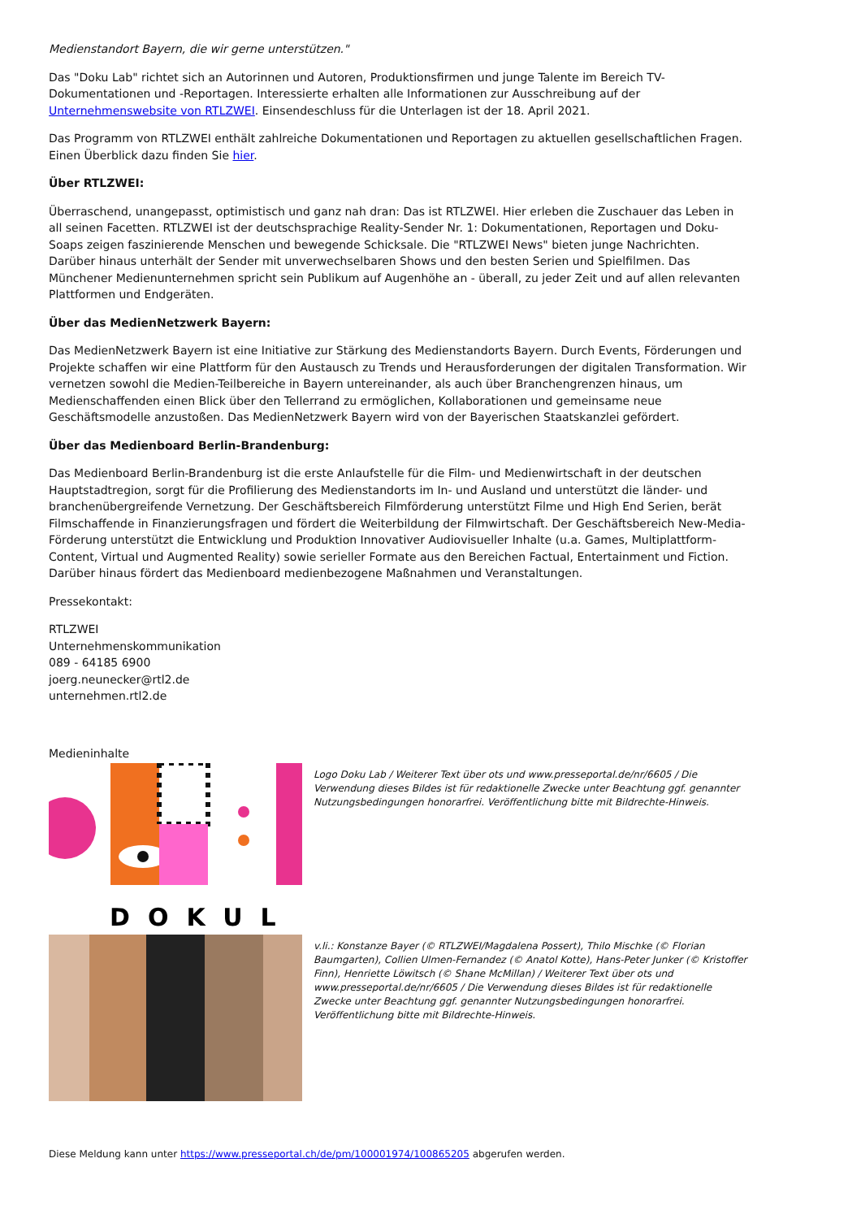Medienstandort Bayern, die wir gerne unterstützen."
Das "Doku Lab" richtet sich an Autorinnen und Autoren, Produktionsfirmen und junge Talente im Bereich TV-Dokumentationen und -Reportagen. Interessierte erhalten alle Informationen zur Ausschreibung auf der Unternehmenswebsite von RTLZWEI. Einsendeschluss für die Unterlagen ist der 18. April 2021.
Das Programm von RTLZWEI enthält zahlreiche Dokumentationen und Reportagen zu aktuellen gesellschaftlichen Fragen. Einen Überblick dazu finden Sie hier.
Über RTLZWEI:
Überraschend, unangepasst, optimistisch und ganz nah dran: Das ist RTLZWEI. Hier erleben die Zuschauer das Leben in all seinen Facetten. RTLZWEI ist der deutschsprachige Reality-Sender Nr. 1: Dokumentationen, Reportagen und Doku-Soaps zeigen faszinierende Menschen und bewegende Schicksale. Die "RTLZWEI News" bieten junge Nachrichten. Darüber hinaus unterhält der Sender mit unverwechselbaren Shows und den besten Serien und Spielfilmen. Das Münchener Medienunternehmen spricht sein Publikum auf Augenhöhe an - überall, zu jeder Zeit und auf allen relevanten Plattformen und Endgeräten.
Über das MedienNetzwerk Bayern:
Das MedienNetzwerk Bayern ist eine Initiative zur Stärkung des Medienstandorts Bayern. Durch Events, Förderungen und Projekte schaffen wir eine Plattform für den Austausch zu Trends und Herausforderungen der digitalen Transformation. Wir vernetzen sowohl die Medien-Teilbereiche in Bayern untereinander, als auch über Branchengrenzen hinaus, um Medienschaffenden einen Blick über den Tellerrand zu ermöglichen, Kollaborationen und gemeinsame neue Geschäftsmodelle anzustoßen. Das MedienNetzwerk Bayern wird von der Bayerischen Staatskanzlei gefördert.
Über das Medienboard Berlin-Brandenburg:
Das Medienboard Berlin-Brandenburg ist die erste Anlaufstelle für die Film- und Medienwirtschaft in der deutschen Hauptstadtregion, sorgt für die Profilierung des Medienstandorts im In- und Ausland und unterstützt die länder- und branchenübergreifende Vernetzung. Der Geschäftsbereich Filmförderung unterstützt Filme und High End Serien, berät Filmschaffende in Finanzierungsfragen und fördert die Weiterbildung der Filmwirtschaft. Der Geschäftsbereich New-Media-Förderung unterstützt die Entwicklung und Produktion Innovativer Audiovisueller Inhalte (u.a. Games, Multiplattform-Content, Virtual und Augmented Reality) sowie serieller Formate aus den Bereichen Factual, Entertainment und Fiction. Darüber hinaus fördert das Medienboard medienbezogene Maßnahmen und Veranstaltungen.
Pressekontakt:
RTLZWEI
Unternehmenskommunikation
089 - 64185 6900
joerg.neunecker@rtl2.de
unternehmen.rtl2.de
Medieninhalte
DOKUL
Logo Doku Lab / Weiterer Text über ots und www.presseportal.de/nr/6605 / Die Verwendung dieses Bildes ist für redaktionelle Zwecke unter Beachtung ggf. genannter Nutzungsbedingungen honorarfrei. Veröffentlichung bitte mit Bildrechte-Hinweis.
v.li.: Konstanze Bayer (© RTLZWEI/Magdalena Possert), Thilo Mischke (© Florian Baumgarten), Collien Ulmen-Fernandez (© Anatol Kotte), Hans-Peter Junker (© Kristoffer Finn), Henriette Löwitsch (© Shane McMillan) / Weiterer Text über ots und www.presseportal.de/nr/6605 / Die Verwendung dieses Bildes ist für redaktionelle Zwecke unter Beachtung ggf. genannter Nutzungsbedingungen honorarfrei. Veröffentlichung bitte mit Bildrechte-Hinweis.
Diese Meldung kann unter https://www.presseportal.ch/de/pm/100001974/100865205 abgerufen werden.